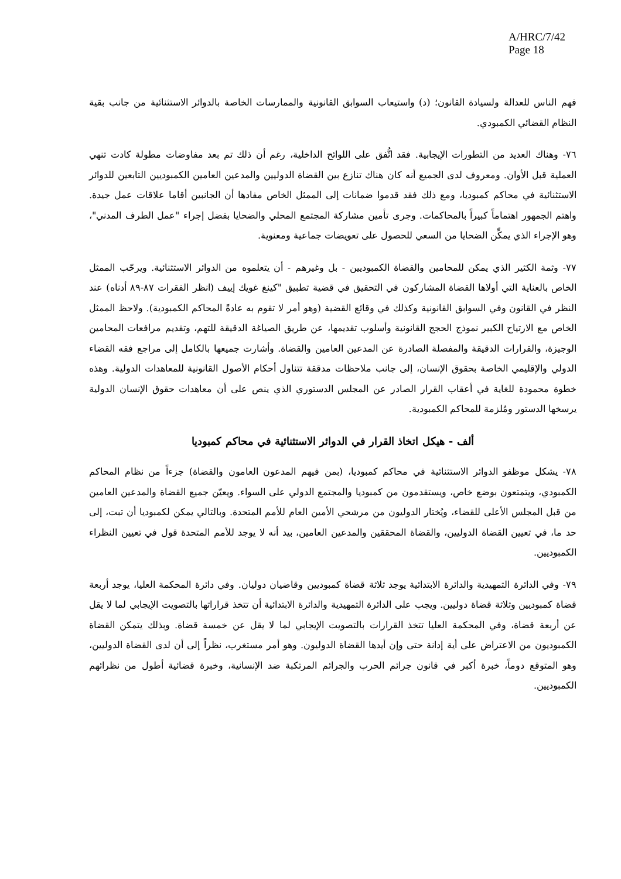A/HRC/7/42
Page 18
فهم الناس للعدالة ولسيادة القانون؛ (د) واستيعاب السوابق القانونية والممارسات الخاصة بالدوائر الاستثنائية من جانب بقية النظام القضائي الكمبودي.
٧٦- وهناك العديد من التطورات الإيجابية. فقد اتُّفق على اللوائح الداخلية، رغم أن ذلك تم بعد مفاوضات مطولة كادت تنهي العملية قبل الأوان. ومعروف لدى الجميع أنه كان هناك تنازع بين القضاة الدوليين والمدعين العامين الكمبوديين التابعين للدوائر الاستثنائية في محاكم كمبوديا، ومع ذلك فقد قدموا ضمانات إلى الممثل الخاص مفادها أن الجانبين أقاما علاقات عمل جيدة. واهتم الجمهور اهتماماً كبيراً بالمحاكمات. وجرى تأمين مشاركة المجتمع المحلي والضحايا بفضل إجراء "عمل الطرف المدني"، وهو الإجراء الذي يمكِّن الضحايا من السعي للحصول على تعويضات جماعية ومعنوية.
٧٧- وثمة الكثير الذي يمكن للمحامين والقضاة الكمبوديين - بل وغيرهم - أن يتعلموه من الدوائر الاستثنائية. ويرحّب الممثل الخاص بالعناية التي أولاها القضاة المشاركون في التحقيق في قضية تطبيق "كينغ غويك إييف (انظر الفقرات ٨٧-٨٩ أدناه) عند النظر في القانون وفي السوابق القانونية وكذلك في وقائع القضية (وهو أمر لا تقوم به عادةً المحاكم الكمبودية). ولاحظ الممثل الخاص مع الارتياح الكبير نموذج الحجج القانونية وأسلوب تقديمها، عن طريق الصياغة الدقيقة للتهم، وتقديم مرافعات المحامين الوجيزة، والقرارات الدقيقة والمفصلة الصادرة عن المدعين العامين والقضاة. وأشارت جميعها بالكامل إلى مراجع فقه القضاء الدولي والإقليمي الخاصة بحقوق الإنسان، إلى جانب ملاحظات مدققة تتناول أحكام الأصول القانونية للمعاهدات الدولية. وهذه خطوة محمودة للغاية في أعقاب القرار الصادر عن المجلس الدستوري الذي ينص على أن معاهدات حقوق الإنسان الدولية يرسخها الدستور ومُلزمة للمحاكم الكمبودية.
ألف - هيكل اتخاذ القرار في الدوائر الاستثنائية في محاكم كمبوديا
٧٨- يشكل موظفو الدوائر الاستثنائية في محاكم كمبوديا، (بمن فيهم المدعون العامون والقضاة) جزءاً من نظام المحاكم الكمبودي، ويتمتعون بوضع خاص، ويستقدمون من كمبوديا والمجتمع الدولي على السواء. ويعيّن جميع القضاة والمدعين العامين من قبل المجلس الأعلى للقضاء، ويُختار الدوليون من مرشحي الأمين العام للأمم المتحدة. وبالتالي يمكن لكمبوديا أن تبت، إلى حد ما، في تعيين القضاة الدوليين، والقضاة المحققين والمدعين العامين، بيد أنه لا يوجد للأمم المتحدة قول في تعيين النظراء الكمبوديين.
٧٩- وفي الدائرة التمهيدية والدائرة الابتدائية يوجد ثلاثة قضاة كمبوديين وقاضيان دوليان. وفي دائرة المحكمة العليا، يوجد أربعة قضاة كمبوديين وثلاثة قضاة دوليين. ويجب على الدائرة التمهيدية والدائرة الابتدائية أن تتخذ قراراتها بالتصويت الإيجابي لما لا يقل عن أربعة قضاة، وفي المحكمة العليا تتخذ القرارات بالتصويت الإيجابي لما لا يقل عن خمسة قضاة. وبذلك يتمكن القضاة الكمبوديون من الاعتراض على أية إدانة حتى وإن أيدها القضاة الدوليون. وهو أمر مستغرب، نظراً إلى أن لدى القضاة الدوليين، وهو المتوقع دوماً، خبرة أكبر في قانون جرائم الحرب والجرائم المرتكبة ضد الإنسانية، وخبرة قضائية أطول من نظرائهم الكمبوديين.